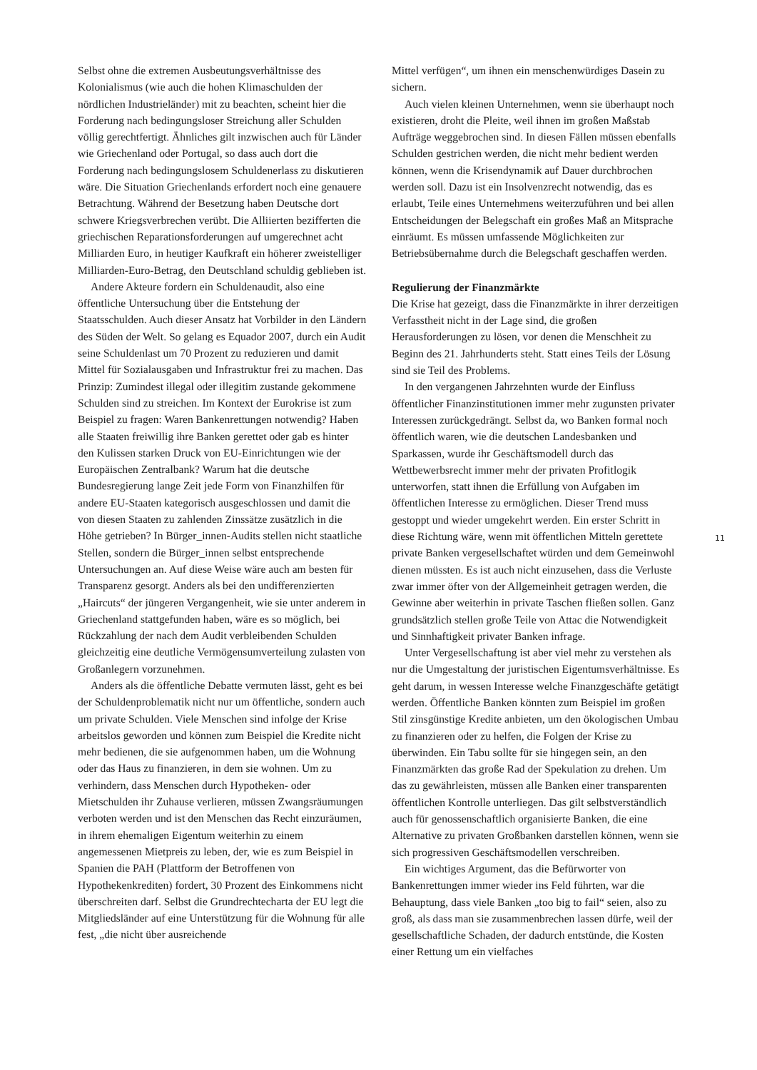Selbst ohne die extremen Ausbeutungsverhältnisse des Kolonialismus (wie auch die hohen Klimaschulden der nördlichen Industrieländer) mit zu beachten, scheint hier die Forderung nach bedingungsloser Streichung aller Schulden völlig gerechtfertigt. Ähnliches gilt inzwischen auch für Länder wie Griechenland oder Portugal, so dass auch dort die Forderung nach bedingungslosem Schuldenerlass zu diskutieren wäre. Die Situation Griechenlands erfordert noch eine genauere Betrachtung. Während der Besetzung haben Deutsche dort schwere Kriegsverbrechen verübt. Die Alliierten bezifferten die griechischen Reparationsforderungen auf umgerechnet acht Milliarden Euro, in heutiger Kaufkraft ein höherer zweistelliger Milliarden-Euro-Betrag, den Deutschland schuldig geblieben ist.
Andere Akteure fordern ein Schuldenaudit, also eine öffentliche Untersuchung über die Entstehung der Staatsschulden. Auch dieser Ansatz hat Vorbilder in den Ländern des Süden der Welt. So gelang es Equador 2007, durch ein Audit seine Schuldenlast um 70 Prozent zu reduzieren und damit Mittel für Sozialausgaben und Infrastruktur frei zu machen. Das Prinzip: Zumindest illegal oder illegitim zustande gekommene Schulden sind zu streichen. Im Kontext der Eurokrise ist zum Beispiel zu fragen: Waren Bankenrettungen notwendig? Haben alle Staaten freiwillig ihre Banken gerettet oder gab es hinter den Kulissen starken Druck von EU-Einrichtungen wie der Europäischen Zentralbank? Warum hat die deutsche Bundesregierung lange Zeit jede Form von Finanzhilfen für andere EU-Staaten kategorisch ausgeschlossen und damit die von diesen Staaten zu zahlenden Zinssätze zusätzlich in die Höhe getrieben? In Bürger_innen-Audits stellen nicht staatliche Stellen, sondern die Bürger_innen selbst entsprechende Untersuchungen an. Auf diese Weise wäre auch am besten für Transparenz gesorgt. Anders als bei den undifferenzierten „Haircuts“ der jüngeren Vergangenheit, wie sie unter anderem in Griechenland stattgefunden haben, wäre es so möglich, bei Rückzahlung der nach dem Audit verbleibenden Schulden gleichzeitig eine deutliche Vermögensumverteilung zulasten von Großanlegern vorzunehmen.
Anders als die öffentliche Debatte vermuten lässt, geht es bei der Schuldenproblematik nicht nur um öffentliche, sondern auch um private Schulden. Viele Menschen sind infolge der Krise arbeitslos geworden und können zum Beispiel die Kredite nicht mehr bedienen, die sie aufgenommen haben, um die Wohnung oder das Haus zu finanzieren, in dem sie wohnen. Um zu verhindern, dass Menschen durch Hypotheken- oder Mietschulden ihr Zuhause verlieren, müssen Zwangsräumungen verboten werden und ist den Menschen das Recht einzuräumen, in ihrem ehemaligen Eigentum weiterhin zu einem angemessenen Mietpreis zu leben, der, wie es zum Beispiel in Spanien die PAH (Plattform der Betroffenen von Hypothekenkrediten) fordert, 30 Prozent des Einkommens nicht überschreiten darf. Selbst die Grundrechtecharta der EU legt die Mitgliedsländer auf eine Unterstützung für die Wohnung für alle fest, „die nicht über ausreichende
Mittel verfügen“, um ihnen ein menschenwürdiges Dasein zu sichern.
Auch vielen kleinen Unternehmen, wenn sie überhaupt noch existieren, droht die Pleite, weil ihnen im großen Maßstab Aufträge weggebrochen sind. In diesen Fällen müssen ebenfalls Schulden gestrichen werden, die nicht mehr bedient werden können, wenn die Krisendynamik auf Dauer durchbrochen werden soll. Dazu ist ein Insolvenzrecht notwendig, das es erlaubt, Teile eines Unternehmens weiterzuführen und bei allen Entscheidungen der Belegschaft ein großes Maß an Mitsprache einräumt. Es müssen umfassende Möglichkeiten zur Betriebsübernahme durch die Belegschaft geschaffen werden.
Regulierung der Finanzmärkte
Die Krise hat gezeigt, dass die Finanzmärkte in ihrer derzeitigen Verfasstheit nicht in der Lage sind, die großen Herausforderungen zu lösen, vor denen die Menschheit zu Beginn des 21. Jahrhunderts steht. Statt eines Teils der Lösung sind sie Teil des Problems.
In den vergangenen Jahrzehnten wurde der Einfluss öffentlicher Finanzinstitutionen immer mehr zugunsten privater Interessen zurückgedrängt. Selbst da, wo Banken formal noch öffentlich waren, wie die deutschen Landesbanken und Sparkassen, wurde ihr Geschäftsmodell durch das Wettbewerbsrecht immer mehr der privaten Profitlogik unterworfen, statt ihnen die Erfüllung von Aufgaben im öffentlichen Interesse zu ermöglichen. Dieser Trend muss gestoppt und wieder umgekehrt werden. Ein erster Schritt in diese Richtung wäre, wenn mit öffentlichen Mitteln gerettete private Banken vergesellschaftet würden und dem Gemeinwohl dienen müssten. Es ist auch nicht einzusehen, dass die Verluste zwar immer öfter von der Allgemeinheit getragen werden, die Gewinne aber weiterhin in private Taschen fließen sollen. Ganz grundsätzlich stellen große Teile von Attac die Notwendigkeit und Sinnhaftigkeit privater Banken infrage.
Unter Vergesellschaftung ist aber viel mehr zu verstehen als nur die Umgestaltung der juristischen Eigentumsverhältnisse. Es geht darum, in wessen Interesse welche Finanzgeschäfte getätigt werden. Öffentliche Banken könnten zum Beispiel im großen Stil zinsgünstige Kredite anbieten, um den ökologischen Umbau zu finanzieren oder zu helfen, die Folgen der Krise zu überwinden. Ein Tabu sollte für sie hingegen sein, an den Finanzmärkten das große Rad der Spekulation zu drehen. Um das zu gewährleisten, müssen alle Banken einer transparenten öffentlichen Kontrolle unterliegen. Das gilt selbstverständlich auch für genossenschaftlich organisierte Banken, die eine Alternative zu privaten Großbanken darstellen können, wenn sie sich progressiven Geschäftsmodellen verschreiben.
Ein wichtiges Argument, das die Befürworter von Bankenrettungen immer wieder ins Feld führten, war die Behauptung, dass viele Banken „too big to fail“ seien, also zu groß, als dass man sie zusammenbrechen lassen dürfe, weil der gesellschaftliche Schaden, der dadurch entstünde, die Kosten einer Rettung um ein vielfaches
11